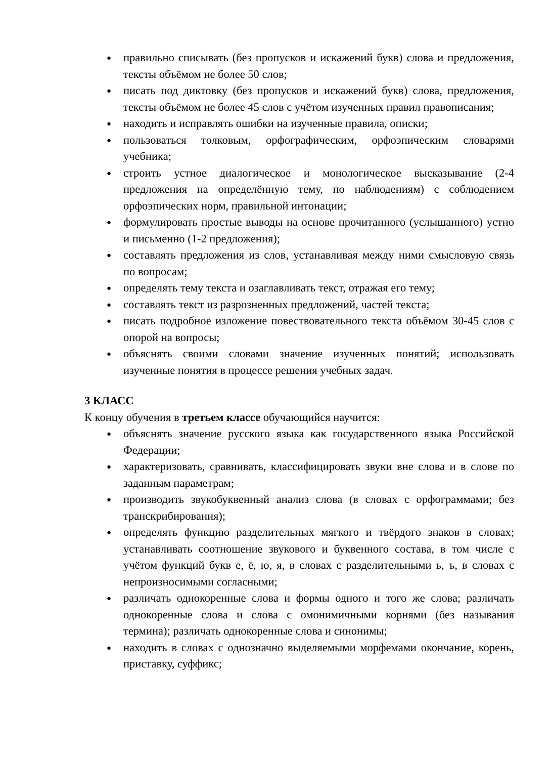● правильно списывать (без пропусков и искажений букв) слова и предложения, тексты объёмом не более 50 слов;
● писать под диктовку (без пропусков и искажений букв) слова, предложения, тексты объёмом не более 45 слов с учётом изученных правил правописания;
● находить и исправлять ошибки на изученные правила, описки;
● пользоваться толковым, орфографическим, орфоэпическим словарями учебника;
● строить устное диалогическое и монологическое высказывание (2-4 предложения на определённую тему, по наблюдениям) с соблюдением орфоэпических норм, правильной интонации;
● формулировать простые выводы на основе прочитанного (услышанного) устно и письменно (1-2 предложения);
● составлять предложения из слов, устанавливая между ними смысловую связь по вопросам;
● определять тему текста и озаглавливать текст, отражая его тему;
● составлять текст из разрозненных предложений, частей текста;
● писать подробное изложение повествовательного текста объёмом 30-45 слов с опорой на вопросы;
● объяснять своими словами значение изученных понятий; использовать изученные понятия в процессе решения учебных задач.
3 КЛАСС
К концу обучения в третьем классе обучающийся научится:
● объяснять значение русского языка как государственного языка Российской Федерации;
● характеризовать, сравнивать, классифицировать звуки вне слова и в слове по заданным параметрам;
● производить звукобуквенный анализ слова (в словах с орфограммами; без транскрибирования);
● определять функцию разделительных мягкого и твёрдого знаков в словах; устанавливать соотношение звукового и буквенного состава, в том числе с учётом функций букв е, ё, ю, я, в словах с разделительными ь, ъ, в словах с непроизносимыми согласными;
● различать однокоренные слова и формы одного и того же слова; различать однокоренные слова и слова с омонимичными корнями (без называния термина); различать однокоренные слова и синонимы;
● находить в словах с однозначно выделяемыми морфемами окончание, корень, приставку, суффикс;